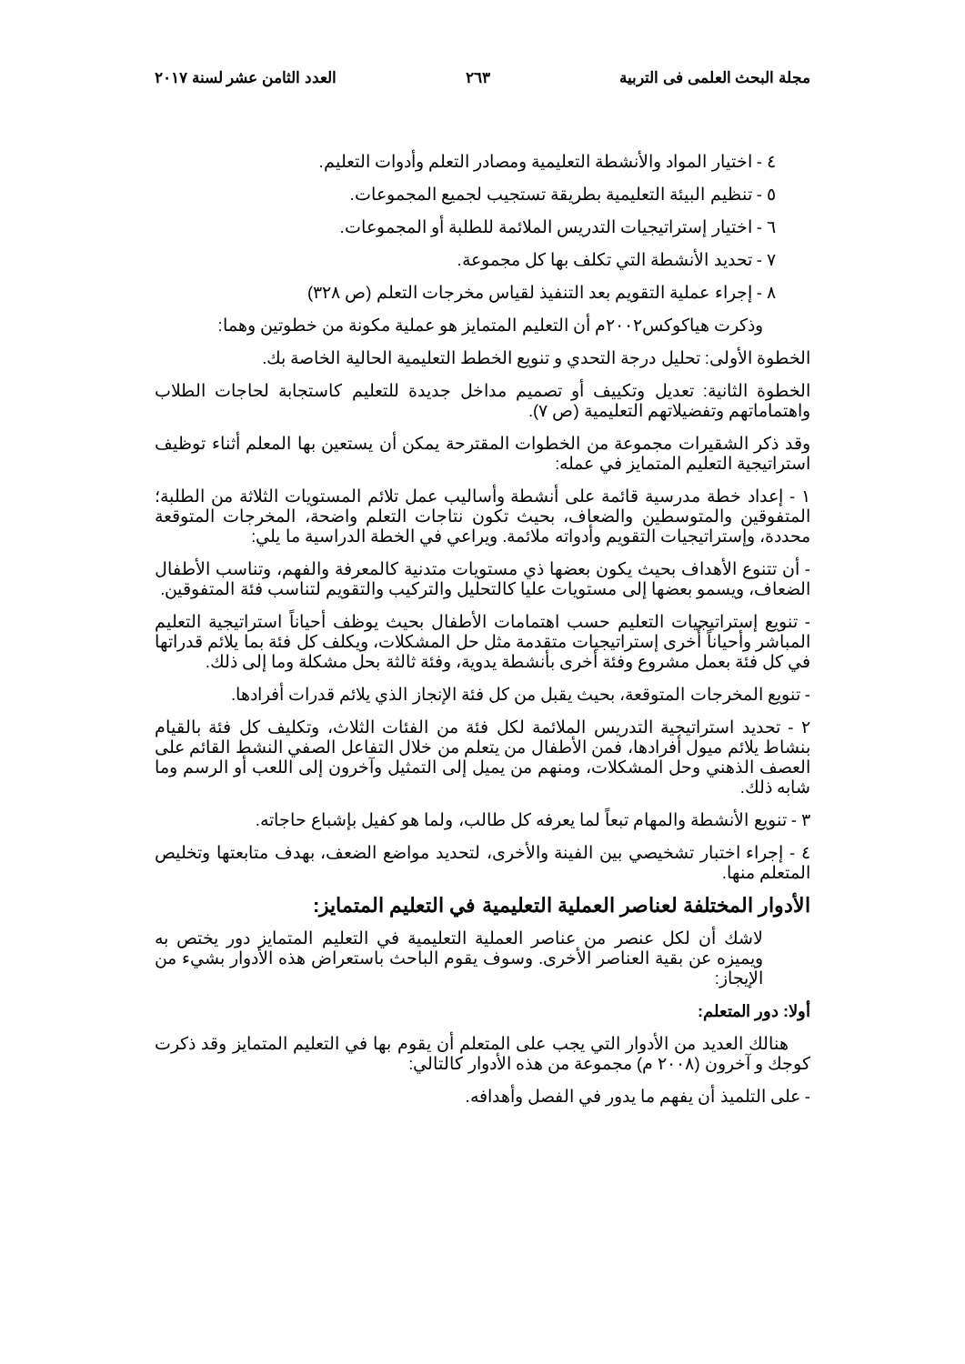مجلة البحث العلمى فى التربية ٢٦٣ العدد الثامن عشر لسنة ٢٠١٧
٤ - اختيار المواد والأنشطة التعليمية ومصادر التعلم وأدوات التعليم.
٥ - تنظيم البيئة التعليمية بطريقة تستجيب لجميع المجموعات.
٦ - اختيار إستراتيجيات التدريس الملائمة للطلبة أو المجموعات.
٧ - تحديد الأنشطة التي تكلف بها كل مجموعة.
٨ - إجراء عملية التقويم بعد التنفيذ لقياس مخرجات التعلم (ص ٣٢٨)
وذكرت هياكوكس٢٠٠٢م أن التعليم المتمايز هو عملية مكونة من خطوتين وهما:
الخطوة الأولى: تحليل درجة التحدي و تنويع الخطط التعليمية الحالية الخاصة بك.
الخطوة الثانية: تعديل وتكييف أو تصميم مداخل جديدة للتعليم كاستجابة لحاجات الطلاب واهتماماتهم وتفضيلاتهم التعليمية (ص ٧).
وقد ذكر الشقيرات مجموعة من الخطوات المقترحة يمكن أن يستعين بها المعلم أثناء توظيف استراتيجية التعليم المتمايز في عمله:
١ - إعداد خطة مدرسية قائمة على أنشطة وأساليب عمل تلائم المستويات الثلاثة من الطلبة؛ المتفوقين والمتوسطين والضعاف، بحيث تكون نتاجات التعلم واضحة، المخرجات المتوقعة محددة، وإستراتيجيات التقويم وأدواته ملائمة. ويراعي في الخطة الدراسية ما يلي:
- أن تتنوع الأهداف بحيث يكون بعضها ذي مستويات متدنية كالمعرفة والفهم، وتناسب الأطفال الضعاف، ويسمو بعضها إلى مستويات عليا كالتحليل والتركيب والتقويم لتناسب فئة المتفوقين.
- تنويع إستراتيجيات التعليم حسب اهتمامات الأطفال بحيث يوظف أحياناً استراتيجية التعليم المباشر وأحياناً أُخرى إستراتيجيات متقدمة مثل حل المشكلات، ويكلف كل فئة بما يلائم قدراتها في كل فئة بعمل مشروع وفئة أخرى بأنشطة يدوية، وفئة ثالثة بحل مشكلة وما إلى ذلك.
- تنويع المخرجات المتوقعة، بحيث يقبل من كل فئة الإنجاز الذي يلائم قدرات أفرادها.
٢ - تحديد استراتيجية التدريس الملائمة لكل فئة من الفئات الثلاث، وتكليف كل فئة بالقيام بنشاط يلائم ميول أفرادها، فمن الأطفال من يتعلم من خلال التفاعل الصفي النشط القائم على العصف الذهني وحل المشكلات، ومنهم من يميل إلى التمثيل وآخرون إلى اللعب أو الرسم وما شابه ذلك.
٣ - تنويع الأنشطة والمهام تبعاً لما يعرفه كل طالب، ولما هو كفيل بإشباع حاجاته.
٤ - إجراء اختبار تشخيصي بين الفينة والأخرى، لتحديد مواضع الضعف، بهدف متابعتها وتخليص المتعلم منها.
الأدوار المختلفة لعناصر العملية التعليمية في التعليم المتمايز:
لاشك أن لكل عنصر من عناصر العملية التعليمية في التعليم المتمايز دور يختص به ويميزه عن بقية العناصر الأخرى. وسوف يقوم الباحث باستعراض هذه الأدوار بشيء من الإيجاز:
أولا: دور المتعلم:
هنالك العديد من الأدوار التي يجب على المتعلم أن يقوم بها في التعليم المتمايز وقد ذكرت كوجك و آخرون (٢٠٠٨ م) مجموعة من هذه الأدوار كالتالي:
- على التلميذ أن يفهم ما يدور في الفصل وأهدافه.